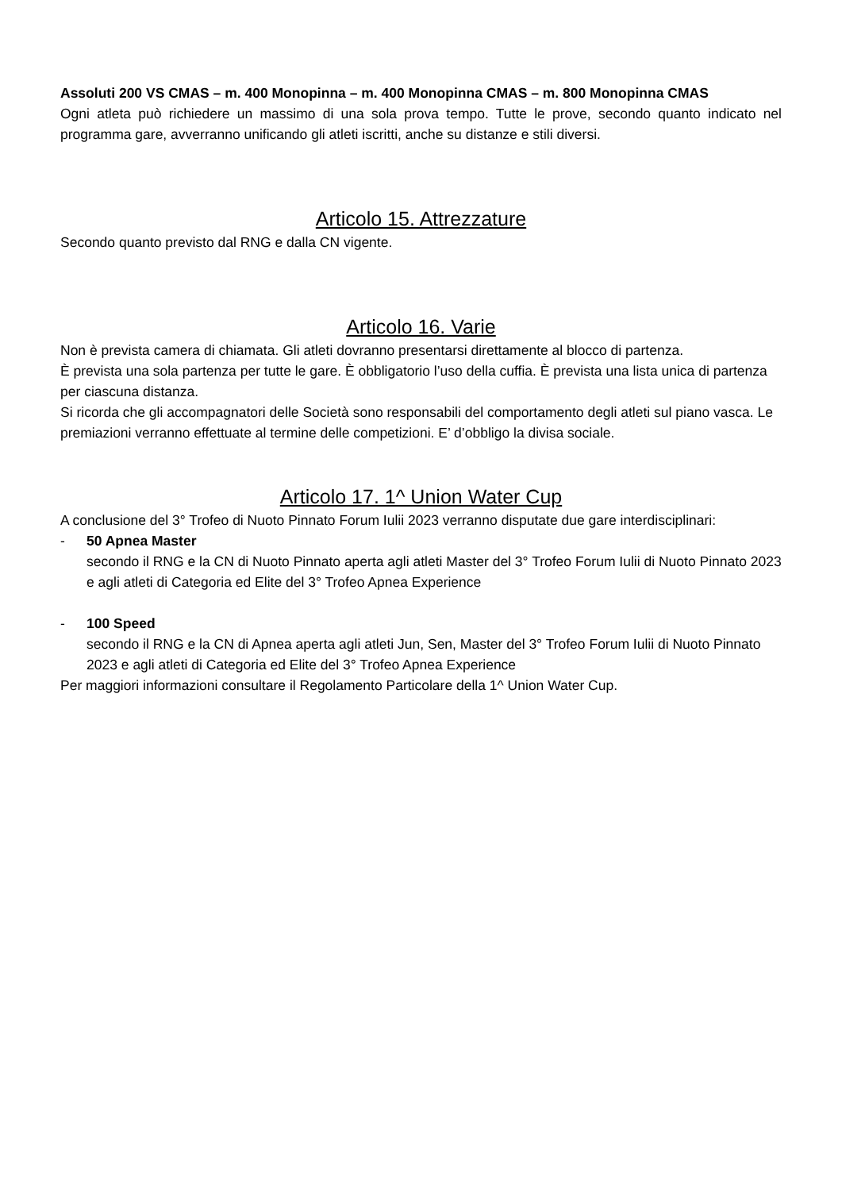Assoluti 200 VS CMAS – m. 400 Monopinna – m. 400 Monopinna CMAS – m. 800 Monopinna CMAS
Ogni atleta può richiedere un massimo di una sola prova tempo. Tutte le prove, secondo quanto indicato nel programma gare, avverranno unificando gli atleti iscritti, anche su distanze e stili diversi.
Articolo 15. Attrezzature
Secondo quanto previsto dal RNG e dalla CN vigente.
Articolo 16. Varie
Non è prevista camera di chiamata. Gli atleti dovranno presentarsi direttamente al blocco di partenza.
È prevista una sola partenza per tutte le gare. È obbligatorio l’uso della cuffia. È prevista una lista unica di partenza per ciascuna distanza.
Si ricorda che gli accompagnatori delle Società sono responsabili del comportamento degli atleti sul piano vasca. Le premiazioni verranno effettuate al termine delle competizioni. E’ d’obbligo la divisa sociale.
Articolo 17. 1^ Union Water Cup
A conclusione del 3° Trofeo di Nuoto Pinnato Forum Iulii 2023 verranno disputate due gare interdisciplinari:
- 50 Apnea Master
secondo il RNG e la CN di Nuoto Pinnato aperta agli atleti Master del 3° Trofeo Forum Iulii di Nuoto Pinnato 2023 e agli atleti di Categoria ed Elite del 3° Trofeo Apnea Experience
- 100 Speed
secondo il RNG e la CN di Apnea aperta agli atleti Jun, Sen, Master del 3° Trofeo Forum Iulii di Nuoto Pinnato 2023 e agli atleti di Categoria ed Elite del 3° Trofeo Apnea Experience
Per maggiori informazioni consultare il Regolamento Particolare della 1^ Union Water Cup.